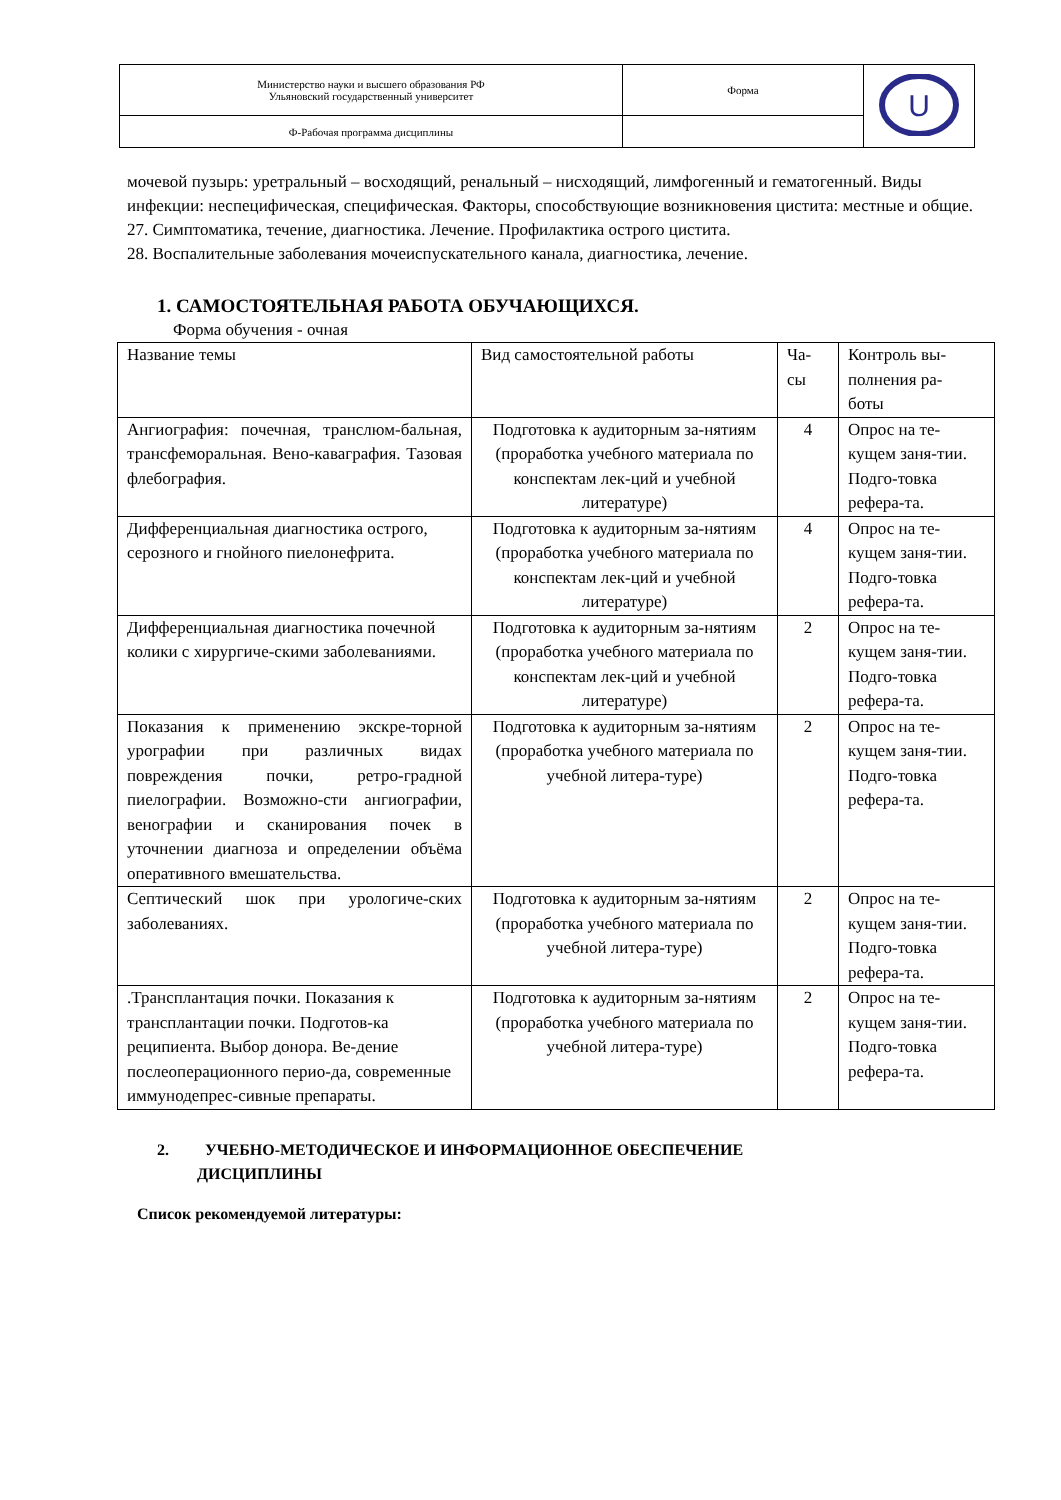| Министерство науки и высшего образования РФ Ульяновский государственный университет | Форма | U |
| Ф-Рабочая программа дисциплины | | |
мочевой пузырь: уретральный – восходящий, ренальный – нисходящий, лимфогенный и гематогенный. Виды инфекции: неспецифическая, специфическая. Факторы, способствующие возникновения цистита: местные и общие.
27. Симптоматика, течение, диагностика. Лечение. Профилактика острого цистита.
28. Воспалительные заболевания мочеиспускательного канала, диагностика, лечение.
1. САМОСТОЯТЕЛЬНАЯ РАБОТА ОБУЧАЮЩИХСЯ.
Форма обучения - очная
| Название темы | Вид самостоятельной работы | Ча- сы | Контроль вы- полнения ра- боты |
| Ангиография: почечная, транслюм-бальная, трансфеморальная. Вено-каваграфия. Тазовая флебография. | Подготовка к аудиторным за-нятиям (проработка учебного материала по конспектам лек-ций и учебной литературе) | 4 | Опрос на те-кущем заня-тии. Подго-товка рефера-та. |
| Дифференциальная диагностика острого, серозного и гнойного пиелонефрита. | Подготовка к аудиторным за-нятиям (проработка учебного материала по конспектам лек-ций и учебной литературе) | 4 | Опрос на те-кущем заня-тии. Подго-товка рефера-та. |
| Дифференциальная диагностика почечной колики с хирургиче-скими заболеваниями. | Подготовка к аудиторным за-нятиям (проработка учебного материала по конспектам лек-ций и учебной литературе) | 2 | Опрос на те-кущем заня-тии. Подго-товка рефера-та. |
| Показания к применению экскре-торной урографии при различных видах повреждения почки, ретро-градной пиелографии. Возможно-сти ангиографии, венографии и сканирования почек в уточнении диагноза и определении объёма оперативного вмешательства. | Подготовка к аудиторным за-нятиям (проработка учебного материала по учебной литера-туре) | 2 | Опрос на те-кущем заня-тии. Подго-товка рефера-та. |
| Септический шок при урологиче-ских заболеваниях. | Подготовка к аудиторным за-нятиям (проработка учебного материала по учебной литера-туре) | 2 | Опрос на те-кущем заня-тии. Подго-товка рефера-та. |
| .Трансплантация почки. Показания к трансплантации почки. Подготов-ка реципиента. Выбор донора. Ве-дение послеоперационного перио-да, современные иммунодепрес-сивные препараты. | Подготовка к аудиторным за-нятиям (проработка учебного материала по учебной литера-туре) | 2 | Опрос на те-кущем заня-тии. Подго-товка рефера-та. |
2. УЧЕБНО-МЕТОДИЧЕСКОЕ И ИНФОРМАЦИОННОЕ ОБЕСПЕЧЕНИЕ
ДИСЦИПЛИНЫ
Список рекомендуемой литературы: